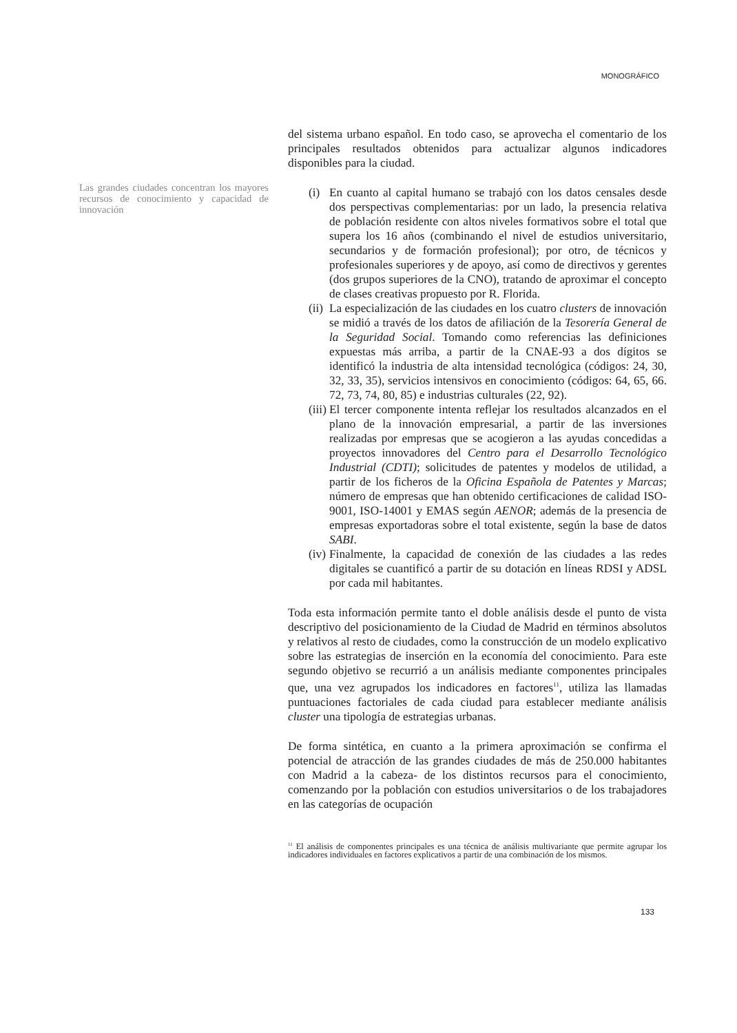MONOGRÁFICO
Las grandes ciudades concentran los mayores recursos de conocimiento y capacidad de innovación
del sistema urbano español. En todo caso, se aprovecha el comentario de los principales resultados obtenidos para actualizar algunos indicadores disponibles para la ciudad.
(i) En cuanto al capital humano se trabajó con los datos censales desde dos perspectivas complementarias: por un lado, la presencia relativa de población residente con altos niveles formativos sobre el total que supera los 16 años (combinando el nivel de estudios universitario, secundarios y de formación profesional); por otro, de técnicos y profesionales superiores y de apoyo, así como de directivos y gerentes (dos grupos superiores de la CNO), tratando de aproximar el concepto de clases creativas propuesto por R. Florida.
(ii) La especialización de las ciudades en los cuatro clusters de innovación se midió a través de los datos de afiliación de la Tesorería General de la Seguridad Social. Tomando como referencias las definiciones expuestas más arriba, a partir de la CNAE-93 a dos dígitos se identificó la industria de alta intensidad tecnológica (códigos: 24, 30, 32, 33, 35), servicios intensivos en conocimiento (códigos: 64, 65, 66. 72, 73, 74, 80, 85) e industrias culturales (22, 92).
(iii) El tercer componente intenta reflejar los resultados alcanzados en el plano de la innovación empresarial, a partir de las inversiones realizadas por empresas que se acogieron a las ayudas concedidas a proyectos innovadores del Centro para el Desarrollo Tecnológico Industrial (CDTI); solicitudes de patentes y modelos de utilidad, a partir de los ficheros de la Oficina Española de Patentes y Marcas; número de empresas que han obtenido certificaciones de calidad ISO-9001, ISO-14001 y EMAS según AENOR; además de la presencia de empresas exportadoras sobre el total existente, según la base de datos SABI.
(iv) Finalmente, la capacidad de conexión de las ciudades a las redes digitales se cuantificó a partir de su dotación en líneas RDSI y ADSL por cada mil habitantes.
Toda esta información permite tanto el doble análisis desde el punto de vista descriptivo del posicionamiento de la Ciudad de Madrid en términos absolutos y relativos al resto de ciudades, como la construcción de un modelo explicativo sobre las estrategias de inserción en la economía del conocimiento. Para este segundo objetivo se recurrió a un análisis mediante componentes principales que, una vez agrupados los indicadores en factores<sup>11</sup>, utiliza las llamadas puntuaciones factoriales de cada ciudad para establecer mediante análisis cluster una tipología de estrategias urbanas.
De forma sintética, en cuanto a la primera aproximación se confirma el potencial de atracción de las grandes ciudades de más de 250.000 habitantes con Madrid a la cabeza- de los distintos recursos para el conocimiento, comenzando por la población con estudios universitarios o de los trabajadores en las categorías de ocupación
<sup>11</sup> El análisis de componentes principales es una técnica de análisis multivariante que permite agrupar los indicadores individuales en factores explicativos a partir de una combinación de los mismos.
133